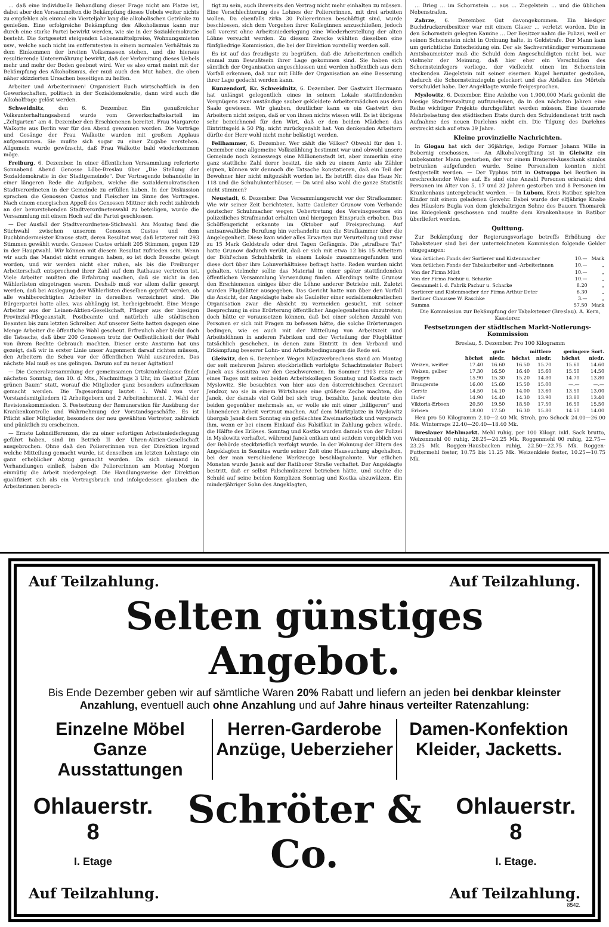… daß eine individuelle Behandlung dieser Frage nicht am Platze ist, dabei aber den Versammelten die Bekämpfung dieses Uebels weiter nichts zu empfehlen als einmal ein Vierteljahr lang die alkoholischen Getränke zu genießen. Eine erfolgreiche Bekämpfung des Alkoholismus kann nur durch eine starke Partei bewirkt werden, wie sie in der Sozialdemokratie besteht. Die fortgesetzt steigenden Lebensmittelpreise, Wohnungsmieten usw., welche auch nicht im entferntesten in einem normalen Verhältnis zu dem Einkommen der breiten Volksmassen stehen, und die hieraus resultierende Unterernährung bewirkt, daß der Verbreitung dieses Uebels mehr und mehr der Boden geebnet wird. Wer es also ernst meint mit der Bekämpfung des Alkoholismus, der muß auch den Mut haben, die oben näher skizzierten Ursachen beseitigen zu helfen.
Arbeiter und Arbeiterinnen! Organisiert Euch wirtschaftlich in den Gewerkschaften, politisch in der Sozialdemokratie, dann wird auch die Alkoholfrage gelöst werden.
Schweidnitz, den 6. Dezember. Ein genußreicher Volksunterhaltungsabend wurde vom Gewerkschaftskartell im „Zeltgarten“ am 4. Dezember den Erschienenen bereitet. Frau Margarete Walkotte aus Berlin war für den Abend gewonnen worden. Die Vorträge und Gesänge der Frau Walkotte wurden mit großem Applaus aufgenommen. Sie mußte sich sogar zu einer Zugabe verstehen. Allgemein wurde gewünscht, daß Frau Walkotte bald wiederkommen möge.
Freiburg, 6. Dezember. In einer öffentlichen Versammlung referierte Sonnabend Abend Genosse Löbe-Breslau über „Die Stellung der Sozialdemokratie in der Stadtgemeinde“. Der Vortragende behandelte in einer längeren Rede die Aufgaben, welche die sozialdemokratischen Stadtverordneten in der Gemeinde zu erfüllen haben. In der Diskussion sprachen die Genossen Custos und Fleischer im Sinne des Vortrages. Nach einem energischen Appell des Genossen Mittner sich recht zahlreich an der bevorstehenden Stadtverordnetenwahl zu beteiligen, wurde die Versammlung mit einem Hoch auf die Partei geschlossen.
— Der Ausfall der Stadtverordneten-Stichwahl. Am Montag fand die Stichwahl zwischen unserem Genossen Custos und dem Buchbindermeister Krause statt, deren Resultat war, daß letzterer mit 293 Stimmen gewählt wurde. Genosse Custos erhielt 205 Stimmen, gegen 129 in der Hauptwahl. Wir können mit diesem Resultat zufrieden sein. Wenn wir auch das Mandat nicht errungen haben, so ist doch Bresche gelegt worden, und wir werden nicht eher ruhen, als bis die Freiburger Arbeiterschaft entsprechend ihrer Zahl auf dem Rathause vertreten ist. Viele Arbeiter mußten die Erfahrung machen, daß sie nicht in den Wählerlisten eingetragen waren. Deshalb muß vor allem dafür gesorgt werden, daß bei Auslegung der Wählerlisten dieselben geprüft werden, ob alle wahlberechtigten Arbeiter in derselben verzeichnet sind. Die Bürgerpartei hatte alles, was abhängig ist, herbeigebracht. Eine Menge Arbeiter aus der Leinen-Aktien-Gesellschaft, Pfleger aus der hiesigen Provinzial-Pflegeanstalt, Postbeamte und natürlich alle städtischen Beamten bis zum letzten Schreiber. Auf unserer Seite hatten dagegen eine Menge Arbeiter die öffentliche Wahl gescheut. Erfreulich aber bleibt doch die Tatsache, daß über 200 Genossen trotz der Oeffentlichkeit der Wahl von ihrem Rechte Gebrauch machten. Dieser erste Ansturm hat uns gezeigt, daß wir in erster Linie unser Augenmerk darauf richten müssen, den Arbeitern die Scheu vor der öffentlichen Wahl auszureden. Das nächste Mal muß es uns gelingen. Darum auf zu neuer Agitation!
— Die Generalversammlung der gemeinsamen Ortskrankenkasse findet nächsten Sonntag, den 10. d. Mts., Nachmittags 3 Uhr, im Gasthof „Zum grünen Baum“ statt, worauf die Mitglieder ganz besonders aufmerksam gemacht werden. Die Tagesordnung lautet: 1. Wahl von vier Vorstandsmitgliedern (2 Arbeitgebern und 2 Arbeitnehmern). 2. Wahl der Revisionskommission. 3. Festsetzung der Remuneration für Ausübung der Krankenkontrolle und Wahrnehmung der Vorstandsgeschäfte. Es ist Pflicht aller Mitglieder, besonders der neu gewählten Vertreter, zahlreich und pünktlich zu erscheinen.
— Ernste Lohndifferenzen, die zu einer sofortigen Arbeitsniederlegung geführt haben, sind im Betrieb II der Uhren-Aktien-Gesellschaft ausgebrochen. Ohne daß den Poliererinnen von der Direktion irgend welche Mitteilung gemacht wurde, ist denselben am letzten Lohntage ein ganz erheblicher Abzug gemacht worden. Da sich niemand in Verhandlungen einließ, haben die Poliererinnen am Montag Morgen einmütig die Arbeit niedergelegt. Die Handlungsweise der Direktion qualifiziert sich als ein Vertragsbruch und infolgedessen glauben die Arbeiterinnen berech-
tigt zu sein, auch ihrerseits den Vertrag nicht mehr einhalten zu müssen. Eine Verschlechterung des Lohnes der Poliererinnen, mit drei arbeiten wollen. Da ebenfalls zirka 30 Poliererinnen beschäftigt sind, wurde beschlossen, sich dem Vorgehen ihrer Kolleginnen anzuschließen, jedoch soll vorerst ohne Arbeitsniederlegung eine Wiederherstellung der alten Löhne versucht werden. Zu diesem Zwecke wählten dieselben eine fünfgliedrige Kommission, die bei der Direktion vorstellig werden soll.
Es ist auf das freudigste zu begrüßen, daß die Arbeiterinnen endlich einmal zum Bewußtsein ihrer Lage gekommen sind. Sie haben sich sämtlich der Organisation angeschlossen und werden hoffentlich aus dem Vorfall erkennen, daß nur mit Hilfe der Organisation an eine Besserung ihrer Lage gedacht werden kann.
Kunzendorf, Kr. Schweidnitz, 6. Dezember. Der Gastwirt Herrmann hat unlängst gelegentlich eines in seinem Lokale stattfindenden Vergnügens zwei anständige sauber gekleidete Arbeitermädchen aus dem Saale gewiesen. Wir glauben, deutlicher kann es ein Gastwirt den Arbeitern nicht zeigen, daß er von ihnen nichts wissen will. Es ist übrigens sehr bezeichnend für den Wirt, daß er den beiden Mädchen das Eintrittsgeld à 50 Pfg. nicht zurückgezahlt hat. Von denkenden Arbeitern dürfte der Herr wohl nicht mehr belästigt werden.
Fellhammer, 6. Dezember. Wer zählt die Völker? Obwohl für den 1. Dezember eine allgemeine Volkszählung bestimmt war und obwohl unsere Gemeinde noch keineswegs eine Millionenstadt ist, aber immerhin eine ganz stattliche Zahl derer besitzt, die sich zu einem Amte als Zähler eignen, können wir dennoch die Tatsache konstatieren, daß ein Teil der Bewohner hier nicht mitgezählt worden ist. Es betrifft dies das Haus Nr. 118 und die Schuhuhnterhäuser. — Da wird also wohl die ganze Statistik nicht stimmen?
Neustadt, 6. Dezember. Das Versammlungsrecht vor der Strafkammer. Wie wir seiner Zeit berichteten, hatte Gauleiter Grunow vom Verbande deutscher Schuhmacher wegen Uebertretung des Vereinsgesetzes ein polizeiliches Strafmandat erhalten und hiergegen Einspruch erhoben. Das Schöffengericht erkannte im Oktober auf Freisprechung. Auf amtsanwaltliche Berufung hin verhandelte nun die Strafkammer über die Angelegenheit. Diese kam wider alles Erwarten zur Verurteilung und zwar zu 15 Mark Geldstrafe oder drei Tagen Gefängnis. Die „strafbare Tat“ hatte Grunow dadurch verübt, daß er sich mit etwa 12 bis 15 Arbeitern der Böhl'schen Schuhfabrik in einem Lokale zusammengefunden und diese dort über ihre Lohnverhältnisse befragt hatte. Reden wurden nicht gehalten, vielmehr sollte das Material in einer später stattfindenden öffentlichen Versammlung Verwendung finden. Allerdings teilte Grunow den Erschienenen einiges über die Löhne anderer Betriebe mit. Zuletzt wurden Flugblätter ausgegeben. Das Gericht hatte nun über den Vorfall die Ansicht, der Angeklagte habe als Gauleiter einer sozialdemokratischen Organisation zwar die Absicht zu vermeiden gesucht, mit seiner Besprechung in eine Erörterung öffentlicher Angelegenheiten einzutreten; doch hätte er voraussetzen können, daß bei einer solchen Anzahl von Personen er sich mit Fragen zu befassen hätte, die solche Erörterungen bedingen, wie es auch mit der Mitteilung von Arbeitszeit und Arbeitslöhnen in anderen Fabriken und der Verteilung der Flugblätter tatsächlich geschehen, in denen zum Eintritt in den Verband und Erkämpfung besserer Lohn- und Arbeitsbedingungen die Rede sei.
Gleiwitz, den 6. Dezember. Wegen Münzverbrechens stand am Montag der seit mehreren Jahren steckbrieflich verfolgte Schachtmeister Robert Janek aus Sosnitza vor den Geschworenen. Im Sommer 1903 reiste er eines Tages mit seinen beiden Arbeitskollegen Sonntag und Kostka nach Myslowitz. Sie besuchten von hier aus den österreichischen Grenzort Jendzor, wo sie in einem Wirtshause eine größere Zeche machten, die Janek, der damals viel Geld bei sich trug, bezahlte. Janek deutete den beiden gegenüber mehrmals an, er wolle sie mit einer „billigeren“ und lohnenderen Arbeit vertraut machen. Auf dem Marktplatze in Myslowitz übergab Janek dem Sonntag ein gefälschtes Zweimarkstück und versprach ihm, wenn er bei einem Einkauf das Falsifikat in Zahlung geben würde, die Hälfte des Erlöses. Sonntag und Kostka wurden damals von der Polizei in Myslowitz verhaftet, während Janek entkam und seitdem vergeblich von der Behörde steckbrieflich verfolgt wurde. In der Wohnung der Eltern des Angeklagten in Sosnitza wurde seiner Zeit eine Haussuchung abgehalten, bei der man verschiedene Werkzeuge beschlagnahmte. Vor etlichen Monaten wurde Janek auf der Ratiborer Straße verhaftet. Der Angeklagte bestritt, daß er selbst Falschmünzerei betrieben hätte, und suchte die Schuld auf seine beiden Komplizen Sonntag und Kostka abzuwälzen. Ein minderjähriger Sohn des Angeklagten,
… Brieg … im Schornstein … aus … Ziegelstein … und die üblichen Nebenstrafen.
Zabrze, 6. Dezember. Gut davongekommen. Ein hiesiger Buchdruckereibesitzer war mit einem Glaser … verletzt worden. Die in den Schornstein gelegten Kamine … Der Besitzer nahm die Polizei, weil er seinen Schornstein nicht in Ordnung halte, in Geldstrafe. Der Mann kam um gerichtliche Entscheidung ein. Der als Sachverständiger vernommene Amtsbaumeister maß die Schuld dem Angeschuldigten nicht bei, war vielmehr der Meinung, daß hier eher ein Verschulden des Schornsteinfegers vorliege, der vielleicht einen im Schornstein steckenden Ziegelstein mit seiner eisernen Kugel herunter gestoßen, dadurch die Schornsteinziegeln gelockert und das Abfallen des Mörtels verschuldet habe. Der Angeklagte wurde freigesprochen.
Myslowitz, 6. Dezember. Eine Anleihe von 1,900,000 Mark gedenkt die hiesige Stadtverwaltung aufzunehmen, da in den nächsten Jahren eine Reihe wichtiger Projekte durchgeführt werden müssen. Eine dauernde Mehrbelastung des städtischen Etats durch den Schuldendienst tritt nach Aufnahme des neuen Darlehns nicht ein. Die Tilgung des Darlehns erstreckt sich auf etwa 39 Jahre.
Kleine provinzielle Nachrichten.
In Glogau hat sich der 36jährige, ledige Former Johann Wille in Bobernig erschossen. — An Alkoholvergiftung ist in Gleiwitz ein unbekannter Mann gestorben, der vor einem Brauerei-Ausschank sinnlos betrunken aufgefunden wurde. Seine Personalien konnten nicht festgestellt werden. — Der Typhus tritt in Ostroppa bei Beuthen in erschreckender Weise auf. Es sind eine Anzahl Personen erkrankt; drei Personen im Alter von 5, 17 und 32 Jahren gestorben und 8 Personen im Krankenhaus untergebracht worden. — In Lubom, Kreis Ratibor, spielten Kinder mit einem geladenen Gewehr. Dabei wurde der elfjährige Knabe des Häuslers Bugla von dem gleichaltrigen Sohne des Bauern Thomarek ins Kniegelenk geschossen und mußte dem Krankenhause in Ratibor überliefert werden.
Quittung.
Zur Bekämpfung der Regierungsvorlage betreffs Erhöhung der Tabaksteuer sind bei der unterzeichneten Kommission folgende Gelder eingegangen:
| Vom örtlichen Fonds der Sortierer und Kistenmacher | 10.— | Mark |
| Vom örtlichen Fonds der Tabakarbeiter und -Arbeiterinnen | 10.— | „ |
| Von der Firma Müst | 10.— | „ |
| Von der Firma Pachur u. Scharke | 10.— | „ |
| Gesammelt i. d. Fabrik Pachur u. Scharke | 8.20 | „ |
| Sortierer und Kistenmacher der Firma Arthur Deter | 6.30 | „ |
| Berliner Chaussee W. Raschke | 3.— | „ |
| Summa | 57.50 | Mark |
Die Kommission zur Bekämpfung der Tabaksteuer (Breslau). A. Kern, Kassierer.
Festsetzungen der städtischen Markt-Notierungs-Kommission
Breslau, 5. Dezember. Pro 100 Kilogramm
| | gute | | mittlere | | geringere Sort. | |
| --- | --- | --- | --- | --- | --- | --- |
| | höchst | niedr. | höchst | niedr. | höchst | niedr. |
| Weizen, weißer | 17.40 | 16.60 | 16.50 | 15.70 | 15.60 | 14.60 |
| Weizen, gelber | 17.30 | 16.50 | 16.40 | 15.60 | 15.50 | 14.50 |
| Roggen | 15.90 | 15.30 | 15.20 | 14.80 | 14.70 | 13.80 |
| Braugerste | 16.00 | 15.60 | 15.50 | 15.00 | —.— | —.— |
| Gerste | 14.50 | 14.10 | 14.00 | 13.60 | 13.50 | 13.00 |
| Hafer | 14.90 | 14.40 | 14.30 | 13.90 | 13.80 | 13.40 |
| Viktoria-Erbsen | 20.50 | 19.50 | 18.50 | 17.50 | 16.50 | 15.50 |
| Erbsen | 18.00 | 17.50 | 16.30 | 15.80 | 14.50 | 14.00 |
Heu pro 50 Kilogramm 2.10—2.40 Mk. Stroh, pro Schock 24.00—26.00 Mk. Winterraps 22.40—20.40—18.40 Mk.
Breslauer Mehlmarkt. Mehl ruhig, per 100 Kilogr. inkl. Sack brutto, Weizenmehl 00 ruhig, 28.25—24.25 Mk. Roggenmehl 00 ruhig, 22.75—23.25 Mk. Roggen-Hausbacken ruhig, 22.50—22.75 Mk. Roggen-Futtermehl fester, 10.75 bis 11.25 Mk. Weizenkleie fester, 10.25—10.75 Mk.
Auf Teilzahlung. Auf Teilzahlung.
Selten günstiges Angebot.
Bis Ende Dezember geben wir auf sämtliche Waren 20% Rabatt und liefern an jeden bei denkbar kleinster Anzahlung, eventuell auch ohne Anzahlung und auf Jahre hinaus verteilter Ratenzahlung:
Einzelne Möbel
Ganze Ausstattungen
Herren-Garderobe
Anzüge, Ueberzieher
Damen-Konfektion
Kleider, Jacketts.
Ohlauerstr. 8
I. Etage Schröter & Co. Ohlauerstr. 8
I. Etage.
Auf Teilzahlung. Auf Teilzahlung.
8542.